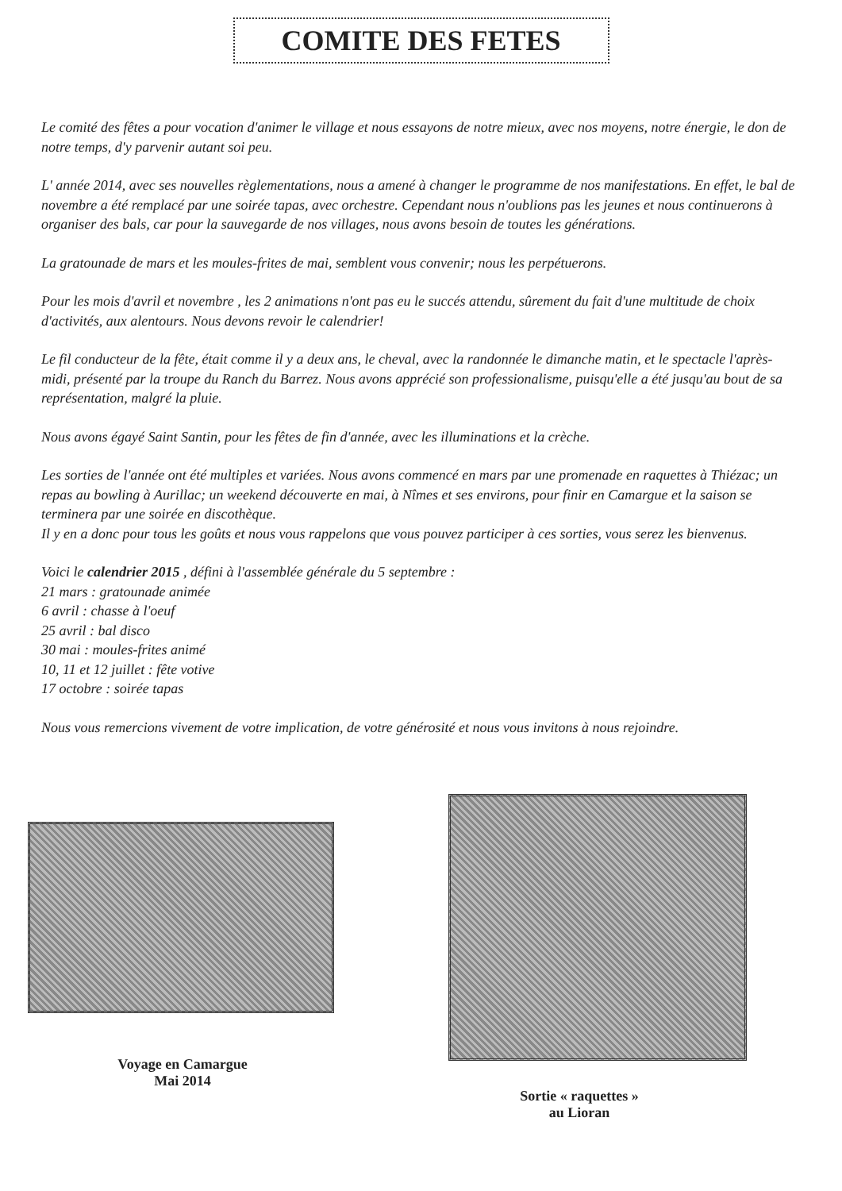COMITE DES FETES
Le comité des fêtes a pour vocation d'animer le village et nous essayons de notre mieux, avec nos moyens, notre énergie, le don de notre temps, d'y parvenir autant soi peu.
L' année 2014, avec ses nouvelles règlementations, nous a amené à changer le programme de nos manifestations. En effet, le bal de novembre a été remplacé par une soirée tapas, avec orchestre. Cependant nous n'oublions pas les jeunes et nous continuerons à organiser des bals, car pour la sauvegarde de nos villages, nous avons besoin de toutes les générations.
La gratounade de mars et les moules-frites de mai, semblent vous convenir; nous les perpétuerons.
Pour les mois d'avril et novembre , les 2 animations n'ont pas eu le succés attendu, sûrement du fait d'une multitude de choix d'activités, aux alentours. Nous devons revoir le calendrier!
Le fil conducteur de la fête, était comme il y a deux ans, le cheval, avec la randonnée le dimanche matin, et le spectacle l'après-midi, présenté par la troupe du Ranch du Barrez. Nous avons apprécié son professionalisme, puisqu'elle a été jusqu'au bout de sa représentation, malgré la pluie.
Nous avons égayé Saint Santin, pour les fêtes de fin d'année, avec les illuminations et la crèche.
Les sorties de l'année ont été multiples et variées. Nous avons commencé en mars par une promenade en raquettes à Thiézac; un repas au bowling à Aurillac; un weekend découverte en mai, à Nîmes et ses environs, pour finir en Camargue et la saison se terminera par une soirée en discothèque.
Il y en a donc pour tous les goûts et nous vous rappelons que vous pouvez participer à ces sorties, vous serez les bienvenus.
Voici le calendrier 2015 , défini à l'assemblée générale du 5 septembre :
21 mars : gratounade animée
6 avril : chasse à l'oeuf
25 avril : bal disco
30 mai : moules-frites animé
10, 11 et 12 juillet : fête votive
17 octobre : soirée tapas
Nous vous remercions vivement de votre implication, de votre générosité et nous vous invitons à nous rejoindre.
Voyage en Camargue
Mai 2014
Sortie « raquettes »
au Lioran